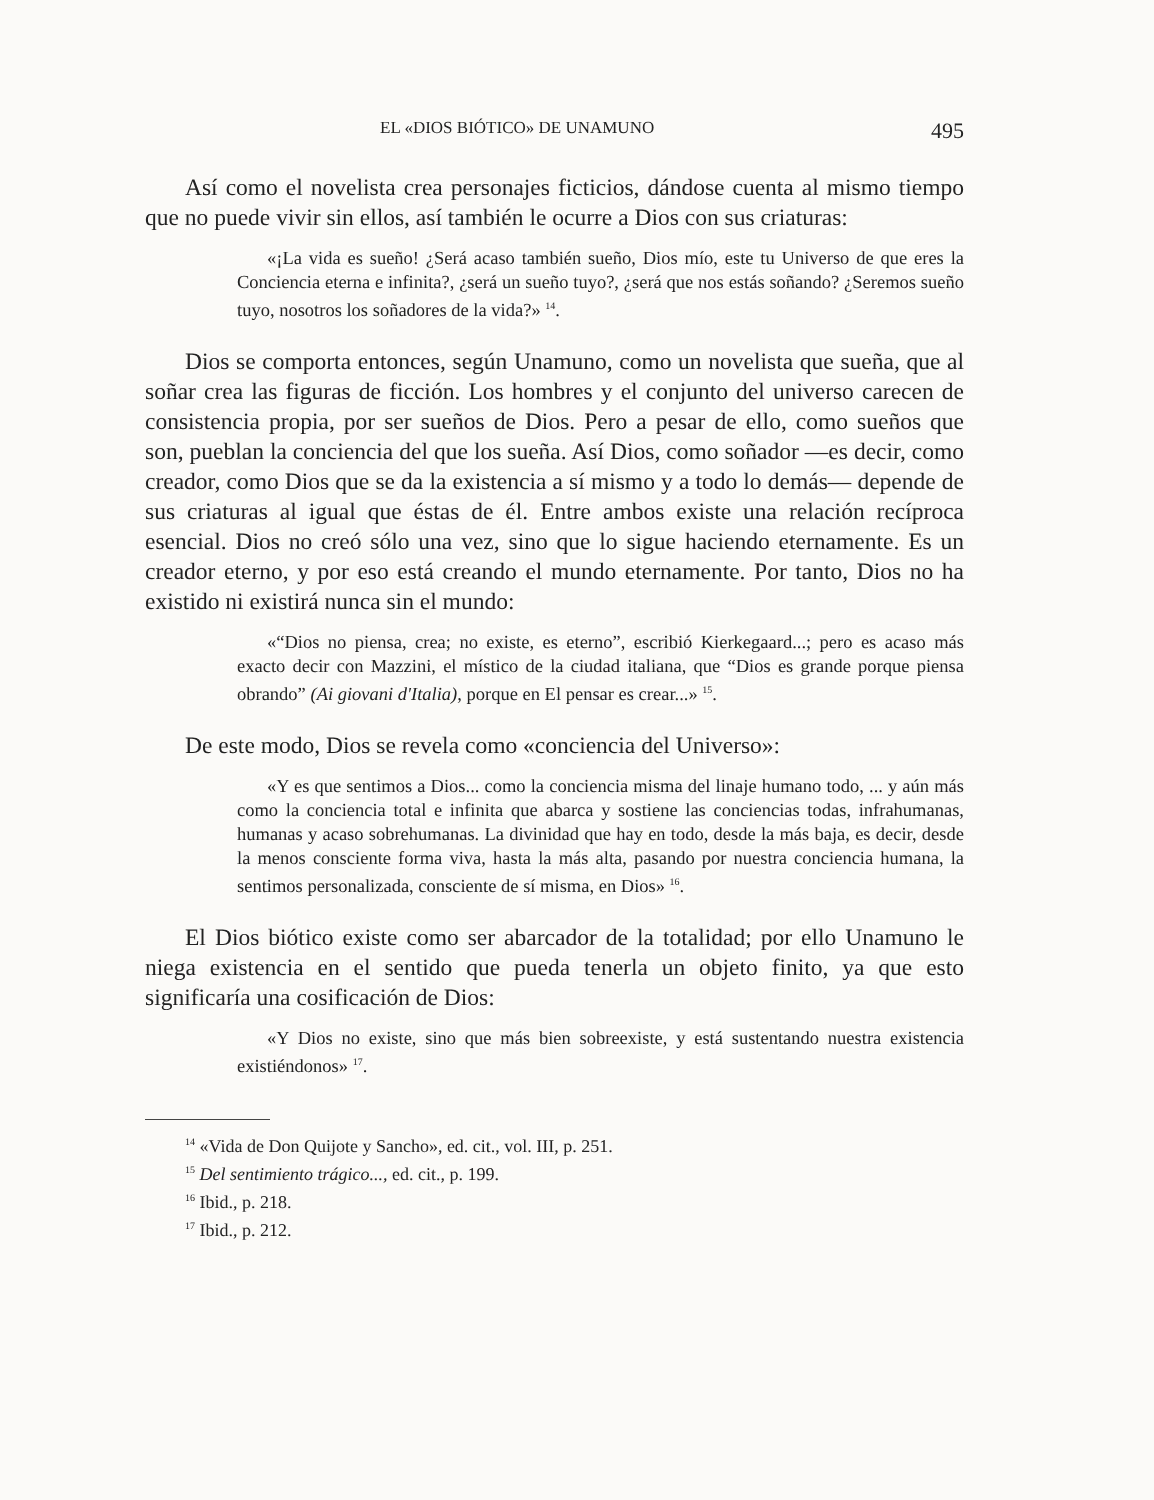EL «DIOS BIÓTICO» DE UNAMUNO 495
Así como el novelista crea personajes ficticios, dándose cuenta al mismo tiempo que no puede vivir sin ellos, así también le ocurre a Dios con sus criaturas:
«¡La vida es sueño! ¿Será acaso también sueño, Dios mío, este tu Universo de que eres la Conciencia eterna e infinita?, ¿será un sueño tuyo?, ¿será que nos estás soñando? ¿Seremos sueño tuyo, nosotros los soñadores de la vida?» <sup>14</sup>.
Dios se comporta entonces, según Unamuno, como un novelista que sueña, que al soñar crea las figuras de ficción. Los hombres y el conjunto del universo carecen de consistencia propia, por ser sueños de Dios. Pero a pesar de ello, como sueños que son, pueblan la conciencia del que los sueña. Así Dios, como soñador —es decir, como creador, como Dios que se da la existencia a sí mismo y a todo lo demás— depende de sus criaturas al igual que éstas de él. Entre ambos existe una relación recíproca esencial. Dios no creó sólo una vez, sino que lo sigue haciendo eternamente. Es un creador eterno, y por eso está creando el mundo eternamente. Por tanto, Dios no ha existido ni existirá nunca sin el mundo:
«“Dios no piensa, crea; no existe, es eterno”, escribió Kierkegaard...; pero es acaso más exacto decir con Mazzini, el místico de la ciudad italiana, que “Dios es grande porque piensa obrando” (Ai giovani d'Italia), porque en El pensar es crear...» <sup>15</sup>.
De este modo, Dios se revela como «conciencia del Universo»:
«Y es que sentimos a Dios... como la conciencia misma del linaje humano todo, ... y aún más como la conciencia total e infinita que abarca y sostiene las conciencias todas, infrahumanas, humanas y acaso sobrehumanas. La divinidad que hay en todo, desde la más baja, es decir, desde la menos consciente forma viva, hasta la más alta, pasando por nuestra conciencia humana, la sentimos personalizada, consciente de sí misma, en Dios» <sup>16</sup>.
El Dios biótico existe como ser abarcador de la totalidad; por ello Unamuno le niega existencia en el sentido que pueda tenerla un objeto finito, ya que esto significaría una cosificación de Dios:
«Y Dios no existe, sino que más bien sobreexiste, y está sustentando nuestra existencia existiéndonos» <sup>17</sup>.
<sup>14</sup> «Vida de Don Quijote y Sancho», ed. cit., vol. III, p. 251.
<sup>15</sup> Del sentimiento trágico..., ed. cit., p. 199.
<sup>16</sup> Ibid., p. 218.
<sup>17</sup> Ibid., p. 212.